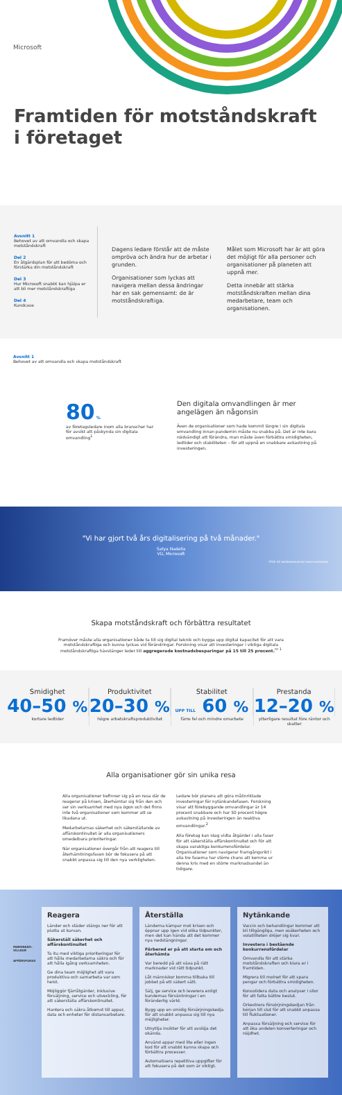Microsoft
Framtiden för motståndskraft i företaget
Avsnitt 1
Behovet av att omvandla och skapa motståndskraft
Del 2
En åtgärdsplan för att bedöma och förstärka din motståndskraft
Del 3
Hur Microsoft snabbt kan hjälpa er att bli mer motståndskraftiga
Del 4
Kundcase
Dagens ledare förstår att de måste ompröva och ändra hur de arbetar i grunden.
Organisationer som lyckas att navigera mellan dessa ändringar har en sak gemensamt: de är motståndskraftiga.
Målet som Microsoft har är att göra det möjligt för alla personer och organisationer på planeten att uppnå mer.
Detta innebär att stärka motståndskraften mellan dina medarbetare, team och organisationen.
Avsnitt 1
Behovet av att omvandla och skapa motståndskraft
80 %
av företagsledare inom alla branscher har för avsikt att påskynda sin digitala omvandling<sup>1</sup>
Den digitala omvandlingen är mer angelägen än någonsin
Även de organisationer som hade kommit längre i sin digitala omvandling innan pandemin måste nu snabba på. Det är inte bara nödvändigt att förändra, man måste även förbättra smidigheten, ledtider och stabiliteten – för att uppnå en snabbare avkastning på investeringen.
"Vi har gjort två års digitalisering på två månader."
Satya Nadella
VD, Microsoft
FY20 Q3 konferenssamtal med investerare
Skapa motståndskraft och förbättra resultatet
Framöver måste alla organisationer både ta till sig digital teknik och bygga upp digital kapacitet för att vara motståndskraftiga och kunna lyckas vid förändringar. Forskning visar att investeringar i viktiga digitala motståndskraftiga hävstänger leder till aggregerade kostnadsbesparingar på 15 till 25 procent.<sup>nr 1</sup>
Smidighet
40–50 %
kortare ledtider
Produktivitet
20–30 %
högre arbetskraftsproduktivitet
Stabilitet
UPP TILL 60 %
färre fel och mindre omarbete
Prestanda
12–20 %
ytterligare resultat före räntor och skatter
Alla organisationer gör sin unika resa
Alla organisationer befinner sig på en resa där de reagerar på krisen, återhämtar sig från den och ser sin verksamhet med nya ögon och det finns inte två organisationer som kommer att se likadana ut.
Medarbetarnas säkerhet och säkerställande av affärskontinuitet är alla organisationers omedelbara prioriteringar.
När organisationer övergår från att reagera till återhämtningsfasen bör de fokusera på att snabbt anpassa sig till den nya verkligheten.
Ledare bör planera att göra målinriktade investeringar för nytänkandefasen. Forskning visar att förebyggande omvandlingar är 14 procent snabbare och har 50 procent högre avkastning på investeringen än reaktiva omvandlingar.<sup>2</sup>
Alla företag kan idag vidta åtgärder i alla faser för att säkerställa affärskontinuitet och för att skapa varaktiga konkurrensfördelar. Organisationer som navigerar framgångsrikt i alla tre faserna har större chans att komma ur denna kris med en större marknadsandel än tidigare.
MARKNADS-
VILLKOR
AFFÄRSFOKUS
Reagera
Länder och städer stängs ner för att platta ut kurvan.
Säkerställ säkerhet och affärskontinuitet
Ta itu med viktiga prioriteringar för att hålla medarbetarna säkra och för att hålla igång verksamheten.
Ge dina team möjlighet att vara produktiva och samarbeta var som helst.
Möjliggör fjärråtgärder, inklusive försäljning, service och utveckling, för att säkerställa affärskontinuitet.
Hantera och säkra åtkomst till appar, data och enheter för distansarbetare.
Återställa
Länderna kämpar mot krisen och öppnar upp igen vid olika tidpunkter, men det kan hända att det kommer nya nedstängningar.
Förbered er på att starta om och återhämta
Var beredd på att växa på rätt marknader vid rätt tidpunkt.
Låt människor komma tillbaka till jobbet på ett säkert sätt.
Sälj, ge service och leverera enligt kundernas förväntningar i en föränderlig värld.
Bygg upp en smidig försörjningskedja för att snabbt anpassa sig till nya möjligheter.
Utnyttja insikter för att avslöja det okända.
Använd appar med lite eller ingen kod för att snabbt kunna skapa och förbättra processer.
Automatisera repetitiva uppgifter för att fokusera på det som är viktigt.
Nytänkande
Vaccin och behandlingar kommer att bli tillgängliga, men osäkerheten och volatiliteten dröjer sig kvar.
Investera i bestående konkurrensfördelar
Omvandla för att stärka motståndskraften och klara er i framtiden.
Migrera till molnet för att spara pengar och förbättra smidigheten.
Konsolidera data och analyser i silor för att fatta bättre beslut.
Orkestrera försörjningskedjan från början till slut för att snabbt anpassa till fluktuationer.
Anpassa försäljning och service för att öka andelen konverteringar och nöjdhet.